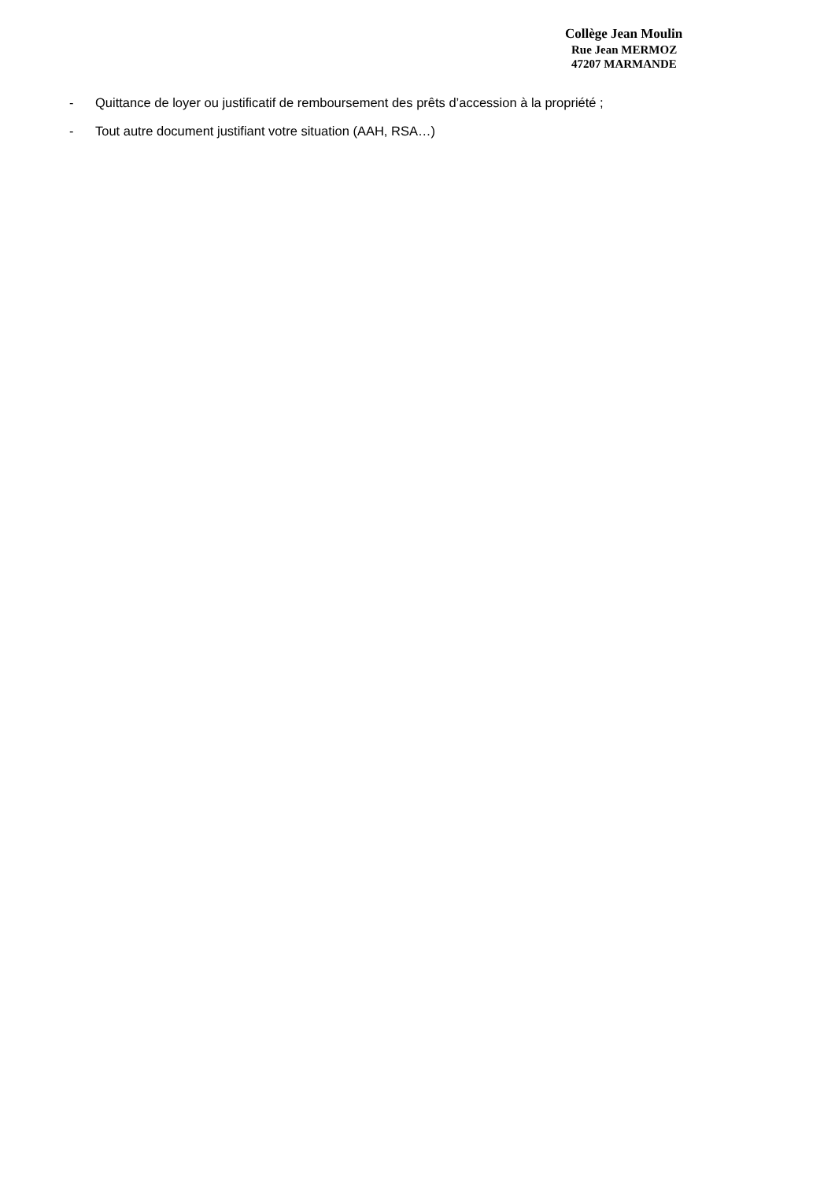Collège Jean Moulin
Rue Jean MERMOZ
47207 MARMANDE
- Quittance de loyer ou justificatif de remboursement des prêts d’accession à la propriété ;
- Tout autre document justifiant votre situation (AAH, RSA…)